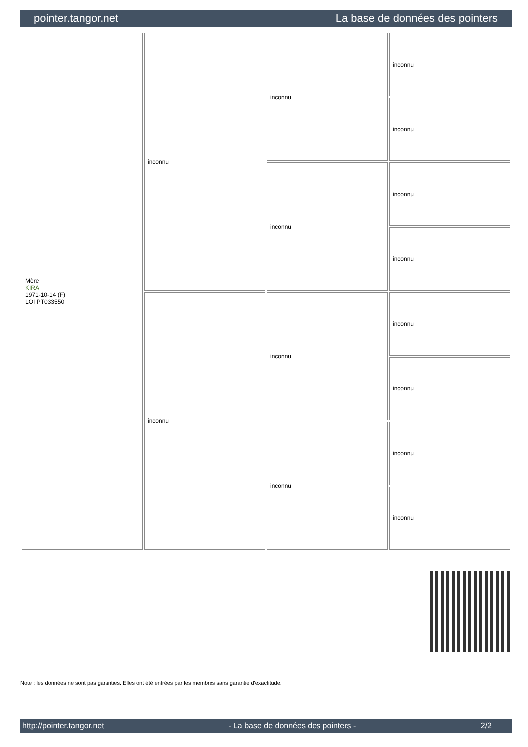pointer.tangor.net La base de données des pointers
| Mère KIRA 1971-10-14 (F) LOI PT033550 | inconnu | inconnu | inconnu |
| | | | inconnu |
| | | inconnu | inconnu |
| | | | inconnu |
| | inconnu | inconnu | inconnu |
| | | | inconnu |
| | | inconnu | inconnu |
| | | | inconnu |
Note : les données ne sont pas garanties. Elles ont été entrées par les membres sans garantie d'exactitude.
http://pointer.tangor.net - La base de données des pointers - 2/2